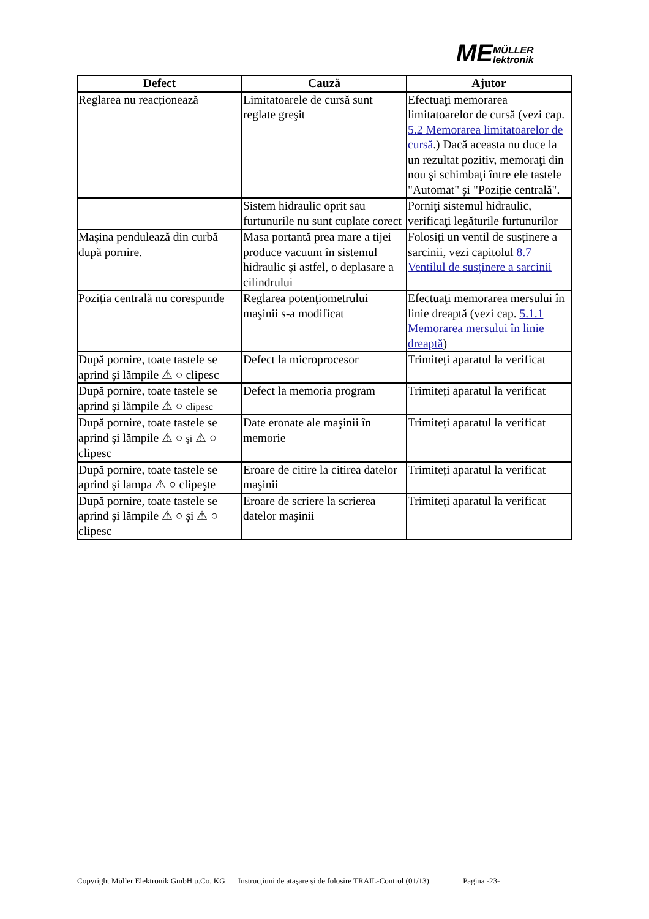ME
MÜLLER
lektronik
| Defect | Cauză | Ajutor |
| --- | --- | --- |
| Reglarea nu reacționează | Limitatoarele de cursă sunt reglate greşit | Efectuaţi memorarea limitatoarelor de cursă (vezi cap. 5.2 Memorarea limitatoarelor de cursă .) Dacă aceasta nu duce la un rezultat pozitiv, memoraţi din nou şi schimbaţi între ele tastele "Automat" şi "Poziție centrală". |
| | Sistem hidraulic oprit sau furtunurile nu sunt cuplate corect | Porniţi sistemul hidraulic, verificaţi legăturile furtunurilor |
| Maşina pendulează din curbă după pornire. | Masa portantă prea mare a tijei produce vacuum în sistemul hidraulic şi astfel, o deplasare a cilindrului | Folosiți un ventil de susținere a sarcinii, vezi capitolul 8.7 Ventilul de susţinere a sarcinii |
| Poziția centrală nu corespunde | Reglarea potenţiometrului maşinii s-a modificat | Efectuaţi memorarea mersului în linie dreaptă (vezi cap. 5.1.1 Memorarea mersului în linie dreaptă ) |
| După pornire, toate tastele se aprind şi lămpile ⚠ ○ clipesc | Defect la microprocesor | Trimiteți aparatul la verificat |
| După pornire, toate tastele se aprind şi lămpile ⚠ ○ clipesc | Defect la memoria program | Trimiteți aparatul la verificat |
| După pornire, toate tastele se aprind şi lămpile ⚠ ○ şi ⚠ ○ clipesc | Date eronate ale maşinii în memorie | Trimiteți aparatul la verificat |
| După pornire, toate tastele se aprind şi lampa ⚠ ○ clipeşte | Eroare de citire la citirea datelor maşinii | Trimiteți aparatul la verificat |
| După pornire, toate tastele se aprind şi lămpile ⚠ ○ şi ⚠ ○ clipesc | Eroare de scriere la scrierea datelor maşinii | Trimiteți aparatul la verificat |
Copyright Müller Elektronik GmbH u.Co. KG Instrucțiuni de ataşare şi de folosire TRAIL-Control (01/13) Pagina -23-